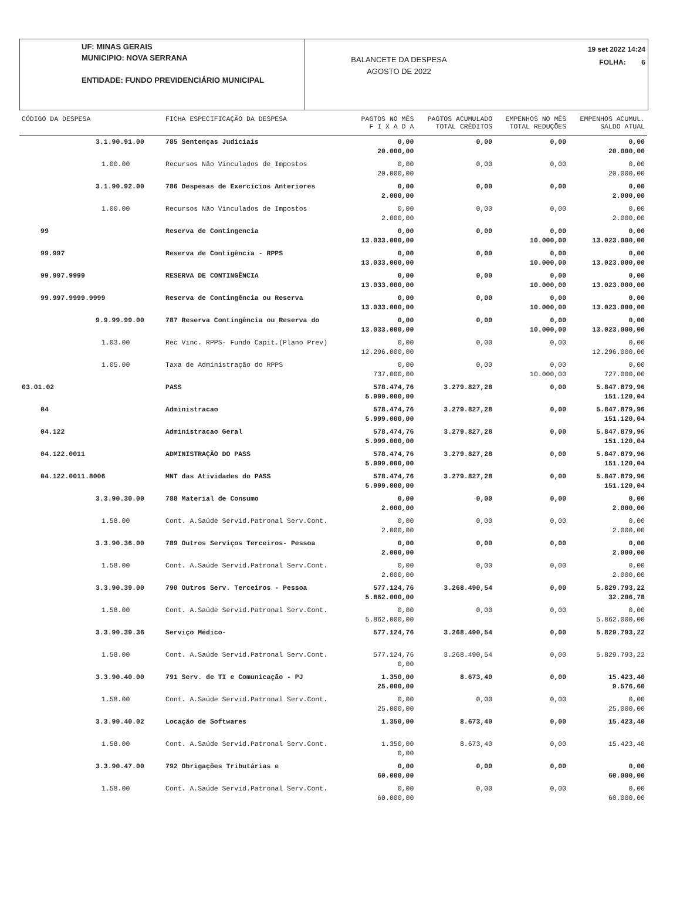UF: MINAS GERAIS
MUNICIPIO: NOVA SERRANA
ENTIDADE: FUNDO PREVIDENCIÁRIO MUNICIPAL
BALANCETE DA DESPESA
AGOSTO DE 2022
19 set 2022 14:24
FOLHA: 6
| CÓDIGO DA DESPESA | FICHA ESPECIFICAÇÃO DA DESPESA | PAGTOS NO MÊS F I X A D A | PAGTOS ACUMULADO TOTAL CRÈDITOS | EMPENHOS NO MÊS TOTAL REDUÇÕES | EMPENHOS ACUMUL. SALDO ATUAL |
| --- | --- | --- | --- | --- | --- |
| 3.1.90.91.00 | 785 Sentenças Judiciais | 0,00 20.000,00 | 0,00 | 0,00 | 0,00 20.000,00 |
| 1.00.00 | Recursos Não Vinculados de Impostos | 0,00 20.000,00 | 0,00 | 0,00 | 0,00 20.000,00 |
| 3.1.90.92.00 | 786 Despesas de Exercícios Anteriores | 0,00 2.000,00 | 0,00 | 0,00 | 0,00 2.000,00 |
| 1.00.00 | Recursos Não Vinculados de Impostos | 0,00 2.000,00 | 0,00 | 0,00 | 0,00 2.000,00 |
| 99 | Reserva de Contingencia | 0,00 13.033.000,00 | 0,00 | 0,00 10.000,00 | 0,00 13.023.000,00 |
| 99.997 | Reserva de Contigência - RPPS | 0,00 13.033.000,00 | 0,00 | 0,00 10.000,00 | 0,00 13.023.000,00 |
| 99.997.9999 | RESERVA DE CONTINGÊNCIA | 0,00 13.033.000,00 | 0,00 | 0,00 10.000,00 | 0,00 13.023.000,00 |
| 99.997.9999.9999 | Reserva de Contingência ou Reserva | 0,00 13.033.000,00 | 0,00 | 0,00 10.000,00 | 0,00 13.023.000,00 |
| 9.9.99.99.00 | 787 Reserva Contingência ou Reserva do | 0,00 13.033.000,00 | 0,00 | 0,00 10.000,00 | 0,00 13.023.000,00 |
| 1.03.00 | Rec Vinc. RPPS- Fundo Capit.(Plano Prev) | 0,00 12.296.000,00 | 0,00 | 0,00 | 0,00 12.296.000,00 |
| 1.05.00 | Taxa de Administração do RPPS | 0,00 737.000,00 | 0,00 | 0,00 10.000,00 | 0,00 727.000,00 |
| 03.01.02 | PASS | 578.474,76 5.999.000,00 | 3.279.827,28 | 0,00 | 5.847.879,96 151.120,04 |
| 04 | Administracao | 578.474,76 5.999.000,00 | 3.279.827,28 | 0,00 | 5.847.879,96 151.120,04 |
| 04.122 | Administracao Geral | 578.474,76 5.999.000,00 | 3.279.827,28 | 0,00 | 5.847.879,96 151.120,04 |
| 04.122.0011 | ADMINISTRAÇÃO DO PASS | 578.474,76 5.999.000,00 | 3.279.827,28 | 0,00 | 5.847.879,96 151.120,04 |
| 04.122.0011.8006 | MNT das Atividades do PASS | 578.474,76 5.999.000,00 | 3.279.827,28 | 0,00 | 5.847.879,96 151.120,04 |
| 3.3.90.30.00 | 788 Material de Consumo | 0,00 2.000,00 | 0,00 | 0,00 | 0,00 2.000,00 |
| 1.58.00 | Cont. A.Saúde Servid.Patronal Serv.Cont. | 0,00 2.000,00 | 0,00 | 0,00 | 0,00 2.000,00 |
| 3.3.90.36.00 | 789 Outros Serviços Terceiros- Pessoa | 0,00 2.000,00 | 0,00 | 0,00 | 0,00 2.000,00 |
| 1.58.00 | Cont. A.Saúde Servid.Patronal Serv.Cont. | 0,00 2.000,00 | 0,00 | 0,00 | 0,00 2.000,00 |
| 3.3.90.39.00 | 790 Outros Serv. Terceiros - Pessoa | 577.124,76 5.862.000,00 | 3.268.490,54 | 0,00 | 5.829.793,22 32.206,78 |
| 1.58.00 | Cont. A.Saúde Servid.Patronal Serv.Cont. | 0,00 5.862.000,00 | 0,00 | 0,00 | 0,00 5.862.000,00 |
| 3.3.90.39.36 | Serviço Médico- | 577.124,76 | 3.268.490,54 | 0,00 | 5.829.793,22 |
| 1.58.00 | Cont. A.Saúde Servid.Patronal Serv.Cont. | 577.124,76 0,00 | 3.268.490,54 | 0,00 | 5.829.793,22 |
| 3.3.90.40.00 | 791 Serv. de TI e Comunicação - PJ | 1.350,00 25.000,00 | 8.673,40 | 0,00 | 15.423,40 9.576,60 |
| 1.58.00 | Cont. A.Saúde Servid.Patronal Serv.Cont. | 0,00 25.000,00 | 0,00 | 0,00 | 0,00 25.000,00 |
| 3.3.90.40.02 | Locação de Softwares | 1.350,00 | 8.673,40 | 0,00 | 15.423,40 |
| 1.58.00 | Cont. A.Saúde Servid.Patronal Serv.Cont. | 1.350,00 0,00 | 8.673,40 | 0,00 | 15.423,40 |
| 3.3.90.47.00 | 792 Obrigações Tributárias e | 0,00 60.000,00 | 0,00 | 0,00 | 0,00 60.000,00 |
| 1.58.00 | Cont. A.Saúde Servid.Patronal Serv.Cont. | 0,00 60.000,00 | 0,00 | 0,00 | 0,00 60.000,00 |